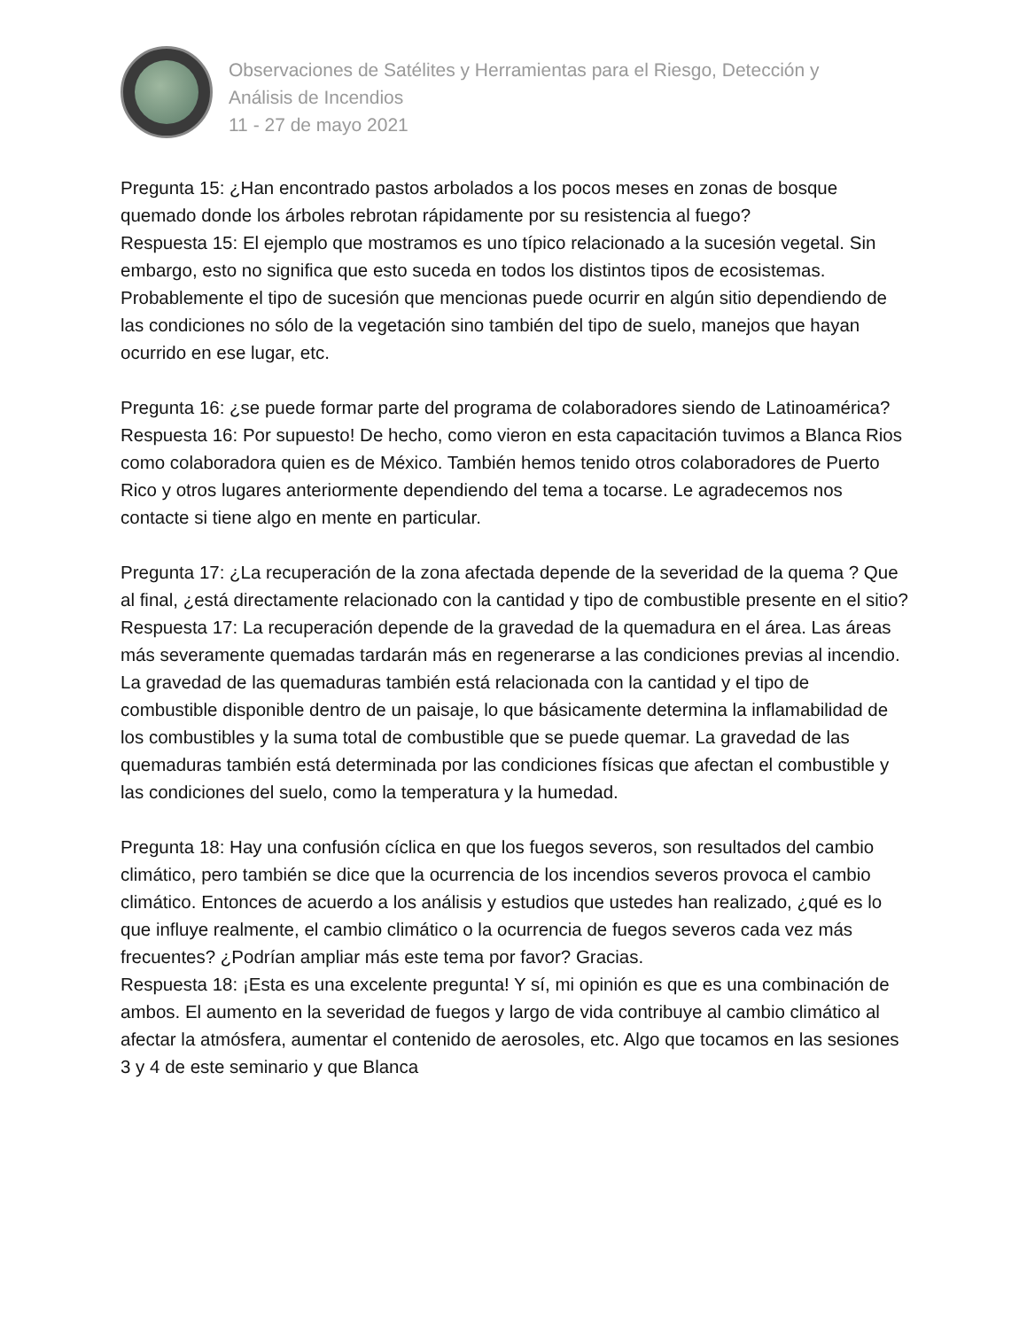Observaciones de Satélites y Herramientas para el Riesgo, Detección y
Análisis de Incendios
11 - 27 de mayo 2021
Pregunta 15: ¿Han encontrado pastos arbolados a los pocos meses en zonas de bosque quemado donde los árboles rebrotan rápidamente por su resistencia al fuego?
Respuesta 15: El ejemplo que mostramos es uno típico relacionado a la sucesión vegetal. Sin embargo, esto no significa que esto suceda en todos los distintos tipos de ecosistemas. Probablemente el tipo de sucesión que mencionas puede ocurrir en algún sitio dependiendo de las condiciones no sólo de la vegetación sino también del tipo de suelo, manejos que hayan ocurrido en ese lugar, etc.
Pregunta 16: ¿se puede formar parte del programa de colaboradores siendo de Latinoamérica?
Respuesta 16: Por supuesto! De hecho, como vieron en esta capacitación tuvimos a Blanca Rios como colaboradora quien es de México. También hemos tenido otros colaboradores de Puerto Rico y otros lugares anteriormente dependiendo del tema a tocarse. Le agradecemos nos contacte si tiene algo en mente en particular.
Pregunta 17: ¿La recuperación de la zona afectada depende de la severidad de la quema ? Que al final, ¿está directamente relacionado con la cantidad y tipo de combustible presente en el sitio?
Respuesta 17: La recuperación depende de la gravedad de la quemadura en el área. Las áreas más severamente quemadas tardarán más en regenerarse a las condiciones previas al incendio. La gravedad de las quemaduras también está relacionada con la cantidad y el tipo de combustible disponible dentro de un paisaje, lo que básicamente determina la inflamabilidad de los combustibles y la suma total de combustible que se puede quemar. La gravedad de las quemaduras también está determinada por las condiciones físicas que afectan el combustible y las condiciones del suelo, como la temperatura y la humedad.
Pregunta 18: Hay una confusión cíclica en que los fuegos severos, son resultados del cambio climático, pero también se dice que la ocurrencia de los incendios severos provoca el cambio climático. Entonces de acuerdo a los análisis y estudios que ustedes han realizado, ¿qué es lo que influye realmente, el cambio climático o la ocurrencia de fuegos severos cada vez más frecuentes? ¿Podrían ampliar más este tema por favor? Gracias.
Respuesta 18: ¡Esta es una excelente pregunta! Y sí, mi opinión es que es una combinación de ambos. El aumento en la severidad de fuegos y largo de vida contribuye al cambio climático al afectar la atmósfera, aumentar el contenido de aerosoles, etc. Algo que tocamos en las sesiones 3 y 4 de este seminario y que Blanca